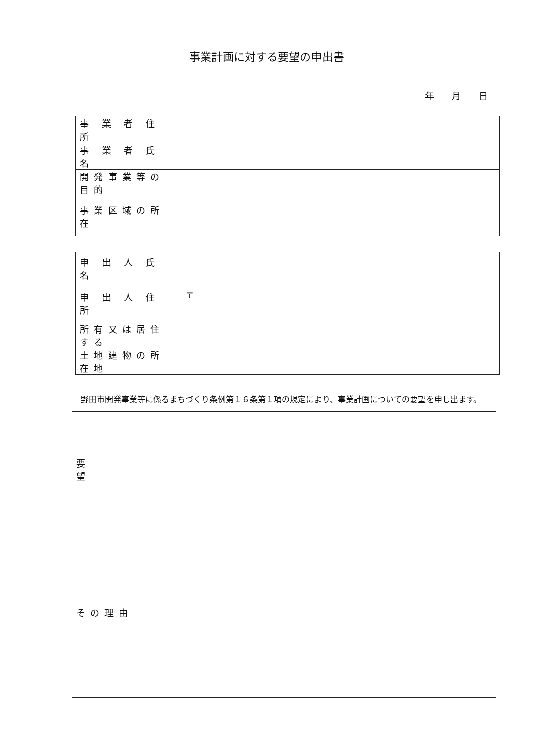事業計画に対する要望の申出書
年 月 日
| 事 業 者 住 所 | |
| 事 業 者 氏 名 | |
| 開発事業等の目的 | |
| 事業区域の所在 | |
| 申 出 人 氏 名 | |
| 申 出 人 住 所 | 〒 |
| 所有又は居住する 土地建物の所在地 | |
野田市開発事業等に係るまちづくり条例第１６条第１項の規定により、事業計画についての要望を申し出ます。
| 要 望 | |
| その理由 | |